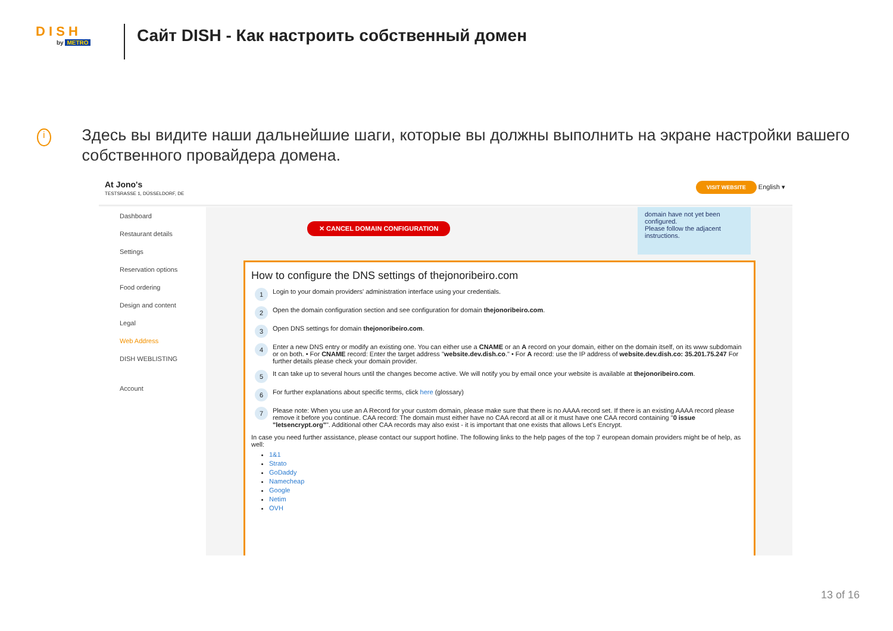D I S H
by METRO
Сайт DISH - Как настроить собственный домен
i
Здесь вы видите наши дальнейшие шаги, которые вы должны выполнить на экране настройки вашего собственного провайдера домена.
At Jono's
TESTSRASSE 1, DÜSSELDORF, DE
VISIT WEBSITE English ▾
Dashboard
Restaurant details
Settings
Reservation options
Food ordering
Design and content
Legal
Web Address
DISH WEBLISTING
Account
✕ CANCEL DOMAIN CONFIGURATION
domain have not yet been configured.
Please follow the adjacent instructions.
How to configure the DNS settings of thejonoribeiro.com
1
Login to your domain providers' administration interface using your credentials.
2
Open the domain configuration section and see configuration for domain thejonoribeiro.com.
3
Open DNS settings for domain thejonoribeiro.com.
4
Enter a new DNS entry or modify an existing one. You can either use a CNAME or an A record on your domain, either on the domain itself, on its www subdomain or on both. • For CNAME record: Enter the target address "website.dev.dish.co." • For A record: use the IP address of website.dev.dish.co: 35.201.75.247 For further details please check your domain provider.
5
It can take up to several hours until the changes become active. We will notify you by email once your website is available at thejonoribeiro.com.
6
For further explanations about specific terms, click here (glossary)
7
Please note: When you use an A Record for your custom domain, please make sure that there is no AAAA record set. If there is an existing AAAA record please remove it before you continue. CAA record: The domain must either have no CAA record at all or it must have one CAA record containing "0 issue "letsencrypt.org"". Additional other CAA records may also exist - it is important that one exists that allows Let's Encrypt.
In case you need further assistance, please contact our support hotline. The following links to the help pages of the top 7 european domain providers might be of help, as well:
1&1
Strato
GoDaddy
Namecheap
Google
Netim
OVH
13 of 16